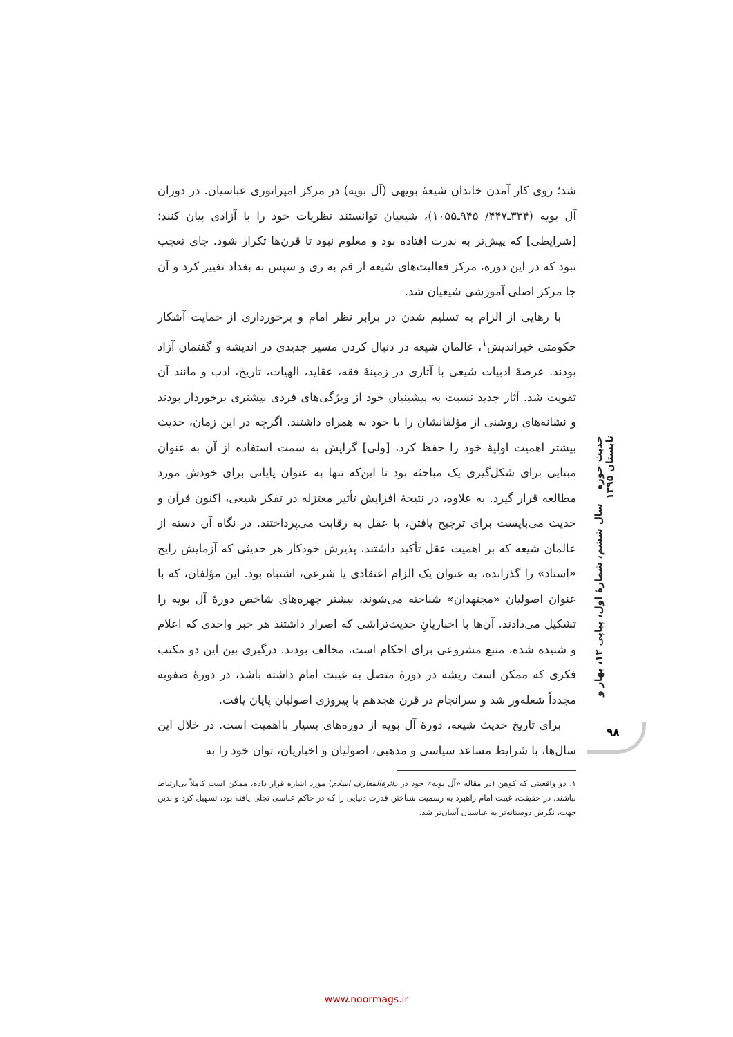شد؛ روی کار آمدن خاندان شیعهٔ بویهی (آل بویه) در مرکز امپراتوری عباسیان. در دوران آل بویه (۳۳۴ـ۴۴۷/ ۹۴۵ـ۱۰۵۵)، شیعیان توانستند نظریات خود را با آزادی بیان کنند؛ [شرایطی] که پیش‌تر به ندرت افتاده بود و معلوم نبود تا قرن‌ها تکرار شود. جای تعجب نبود که در این دوره، مرکز فعالیت‌های شیعه از قم به ری و سپس به بغداد تغییر کرد و آن جا مرکز اصلی آموزشی شیعیان شد.
با رهایی از الزام به تسلیم شدن در برابر نظر امام و برخورداری از حمایت آشکار حکومتی خیراندیش<sup>۱</sup>، عالمان شیعه در دنبال کردن مسیر جدیدی در اندیشه و گفتمان آزاد بودند. عرصهٔ ادبیات شیعی با آثاری در زمینهٔ فقه، عقاید، الهیات، تاریخ، ادب و مانند آن تقویت شد. آثار جدید نسبت به پیشینیان خود از ویژگی‌های فردی بیشتری برخوردار بودند و نشانه‌های روشنی از مؤلفانشان را با خود به همراه داشتند. اگرچه در این زمان، حدیث بیشتر اهمیت اولیهٔ خود را حفظ کرد، [ولی] گرایش به سمت استفاده از آن به عنوان مبنایی برای شکل‌گیری یک مباحثه بود تا این‌که تنها به عنوان پایانی برای خودش مورد مطالعه قرار گیرد. به علاوه، در نتیجهٔ افزایش تأثیر معتزله در تفکر شیعی، اکنون قرآن و حدیث می‌بایست برای ترجیح یافتن، با عقل به رقابت می‌پرداختند. در نگاه آن دسته از عالمان شیعه که بر اهمیت عقل تأکید داشتند، پذیرش خودکار هر حدیثی که آزمایش رایج «اِسناد» را گذرانده، به عنوان یک الزام اعتقادی یا شرعی، اشتباه بود. این مؤلفان، که با عنوان اصولیان «مجتهدان» شناخته می‌شوند، بیشتر چهره‌های شاخص دورهٔ آل بویه را تشکیل می‌دادند. آن‌ها با اخباریانِ حدیث‌تراشی که اصرار داشتند هر خبر واحدی که اعلام و شنیده شده، منبع مشروعی برای احکام است، مخالف بودند. درگیری بین این دو مکتب فکری که ممکن است ریشه در دورهٔ متصل به غیبت امام داشته باشد، در دورهٔ صفویه مجدداً شعله‌ور شد و سرانجام در قرن هجدهم با پیروزی اصولیان پایان یافت.
برای تاریخ حدیث شیعه، دورهٔ آل بویه از دوره‌های بسیار بااهمیت است. در خلال این سال‌ها، با شرایط مساعد سیاسی و مذهبی، اصولیان و اخباریان، توان خود را به
۱. دو واقعیتی که کوهن (در مقاله «آل بویه» خود در دائرة‌المعارف اسلام) مورد اشاره قرار داده، ممکن است کاملاً بی‌ارتباط نباشند. در حقیقت، غیبت امام راهبرد به رسمیت شناختن قدرت دنیایی را که در حاکم عباسی تجلی یافته بود، تسهیل کرد و بدین جهت، نگرش دوستانه‌تر به عباسیان آسان‌تر شد.
حدیث حوزه سال ششم، شمارهٔ اول، پیاپی ۱۲، بهار و تابستان ۱۳۹۵
۹۸
www.noormags.ir